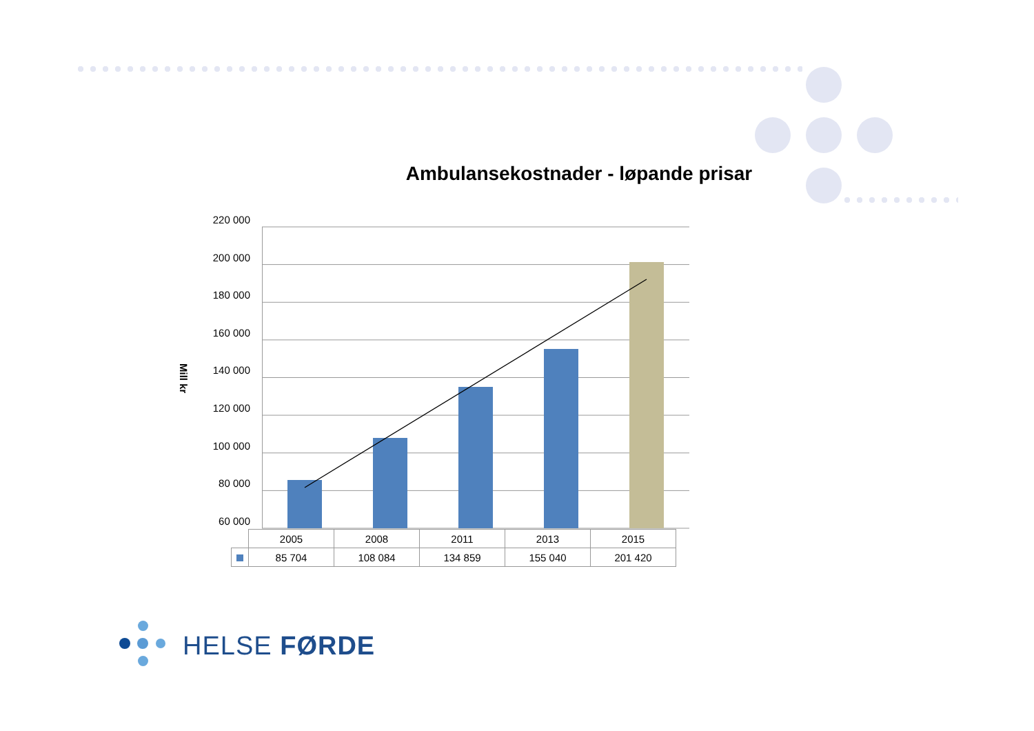Ambulansekostnader - løpande prisar
Mill kr
220 000
200 000
180 000
160 000
140 000
120 000
100 000
80 000
60 000
| | 2005 | 2008 | 2011 | 2013 | 2015 |
| | 85 704 | 108 084 | 134 859 | 155 040 | 201 420 |
HELSE FØRDE